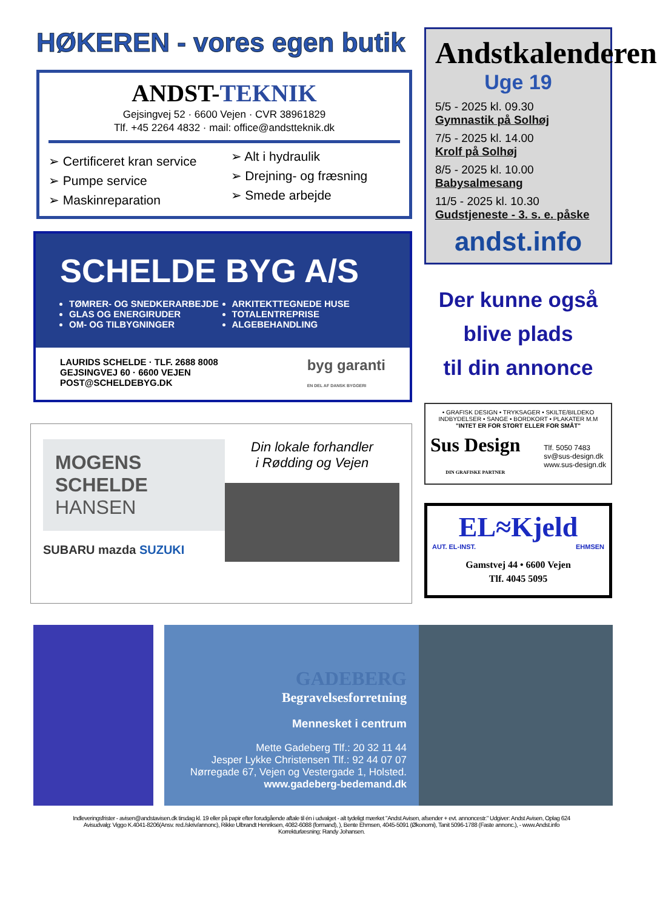HØKEREN - vores egen butik
ANDST-TEKNIK
Gejsingvej 52 · 6600 Vejen · CVR 38961829
Tlf. +45 2264 4832 · mail: office@andstteknik.dk
➢ Certificeret kran service
➢ Pumpe service
➢ Maskinreparation
➢ Alt i hydraulik
➢ Drejning- og fræsning
➢ Smede arbejde
SCHELDE BYG A/S
TØMRER- OG SNEDKERARBEJDE
GLAS OG ENERGIRUDER
OM- OG TILBYGNINGER
ARKITEKTTEGNEDE HUSE
TOTALENTREPRISE
ALGEBEHANDLING
LAURIDS SCHELDE · TLF. 2688 8008
GEJSINGVEJ 60 · 6600 VEJEN
POST@SCHELDEBYG.DK
byg garanti
EN DEL AF DANSK BYGGERI
MOGENS
SCHELDE
HANSEN
SUBARU mazda SUZUKI
Din lokale forhandler
i Rødding og Vejen
Andstkalenderen
Uge 19
5/5 - 2025 kl. 09.30
Gymnastik på Solhøj
7/5 - 2025 kl. 14.00
Krolf på Solhøj
8/5 - 2025 kl. 10.00
Babysalmesang
11/5 - 2025 kl. 10.30
Gudstjeneste - 3. s. e. påske
andst.info
Der kunne også
blive plads
til din annonce
• GRAFISK DESIGN • TRYKSAGER • SKILTE/BILDEKO
INDBYDELSER • SANGE • BORDKORT • PLAKATER M.M
"INTET ER FOR STORT ELLER FOR SMÅT"
Sus Design
DIN GRAFISKE PARTNER
Tlf. 5050 7483
sv@sus-design.dk
www.sus-design.dk
EL≈Kjeld
AUT. EL-INST. EHMSEN
Gamstvej 44 • 6600 Vejen
Tlf. 4045 5095
GADEBERG
Begravelsesforretning
Mennesket i centrum
Mette Gadeberg Tlf.: 20 32 11 44
Jesper Lykke Christensen Tlf.: 92 44 07 07
Nørregade 67, Vejen og Vestergade 1, Holsted.
www.gadeberg-bedemand.dk
Indleveringsfrister - avisen@andstavisen.dk tirsdag kl. 19 eller på papir efter forudgående aftale til én i udvalget - alt tydeligt mærket "Andst Avisen, afsender + evt. annoncestr." Udgiver: Andst Avisen, Oplag 624
Avisudvalg: Viggo K.4041-8206(Ansv. red./skriv/annonc), Rikke Ulbrandt Henriksen, 4082-6088 (formand), ), Bente Ehmsen, 4045-5091 (Økonomi), Tanit 5096-1788 (Faste annonc.), - www.Andst.info
Korrekturlæsning: Randy Johansen.